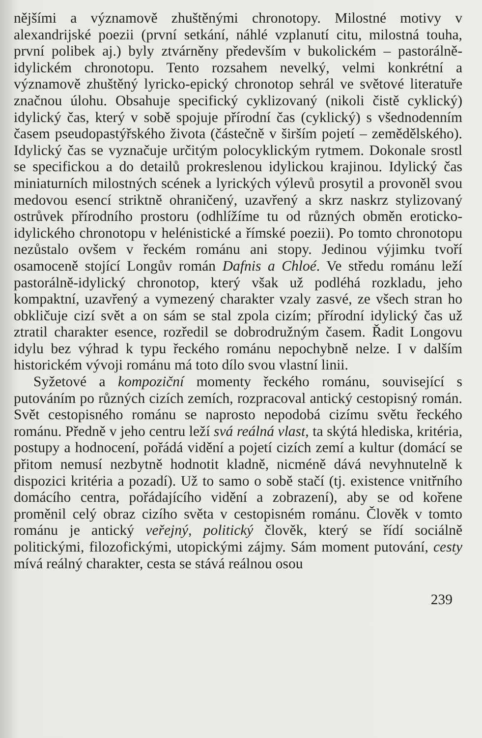nějšími a významově zhuštěnými chronotopy. Milostné motivy v alexandrijské poezii (první setkání, náhlé vzplanutí citu, milostná touha, první polibek aj.) byly ztvárněny především v bukolickém – pastorálně-idylickém chronotopu. Tento rozsahem nevelký, velmi konkrétní a významově zhuštěný lyricko-epický chronotop sehrál ve světové literatuře značnou úlohu. Obsahuje specifický cyklizovaný (nikoli čistě cyklický) idylický čas, který v sobě spojuje přírodní čas (cyklický) s všednodenním časem pseudopastýřského života (částečně v širším pojetí – zemědělského). Idylický čas se vyznačuje určitým polocyklickým rytmem. Dokonale srostl se specifickou a do detailů prokreslenou idylickou krajinou. Idylický čas miniaturních milostných scének a lyrických výlevů prosytil a provoněl svou medovou esencí striktně ohraničený, uzavřený a skrz naskrz stylizovaný ostrůvek přírodního prostoru (odhlížíme tu od různých obměn eroticko-idylického chronotopu v helénistické a římské poezii). Po tomto chronotopu nezůstalo ovšem v řeckém románu ani stopy. Jedinou výjimku tvoří osamoceně stojící Longův román Dafnis a Chloé. Ve středu románu leží pastorálně-idylický chronotop, který však už podléhá rozkladu, jeho kompaktní, uzavřený a vymezený charakter vzaly zasvé, ze všech stran ho obkličuje cizí svět a on sám se stal zpola cizím; přírodní idylický čas už ztratil charakter esence, rozředil se dobrodružným časem. Řadit Longovu idylu bez výhrad k typu řeckého románu nepochybně nelze. I v dalším historickém vývoji románu má toto dílo svou vlastní linii.
Syžetové a kompoziční momenty řeckého románu, související s putováním po různých cizích zemích, rozpracoval antický cestopisný román. Svět cestopisného románu se naprosto nepodobá cizímu světu řeckého románu. Předně v jeho centru leží svá reálná vlast, ta skýtá hlediska, kritéria, postupy a hodnocení, pořádá vidění a pojetí cizích zemí a kultur (domácí se přitom nemusí nezbytně hodnotit kladně, nicméně dává nevyhnutelně k dispozici kritéria a pozadí). Už to samo o sobě stačí (tj. existence vnitřního domácího centra, pořádajícího vidění a zobrazení), aby se od kořene proměnil celý obraz cizího světa v cestopisném románu. Člověk v tomto románu je antický veřejný, politický člověk, který se řídí sociálně politickými, filozofickými, utopickými zájmy. Sám moment putování, cesty mívá reálný charakter, cesta se stává reálnou osou
239